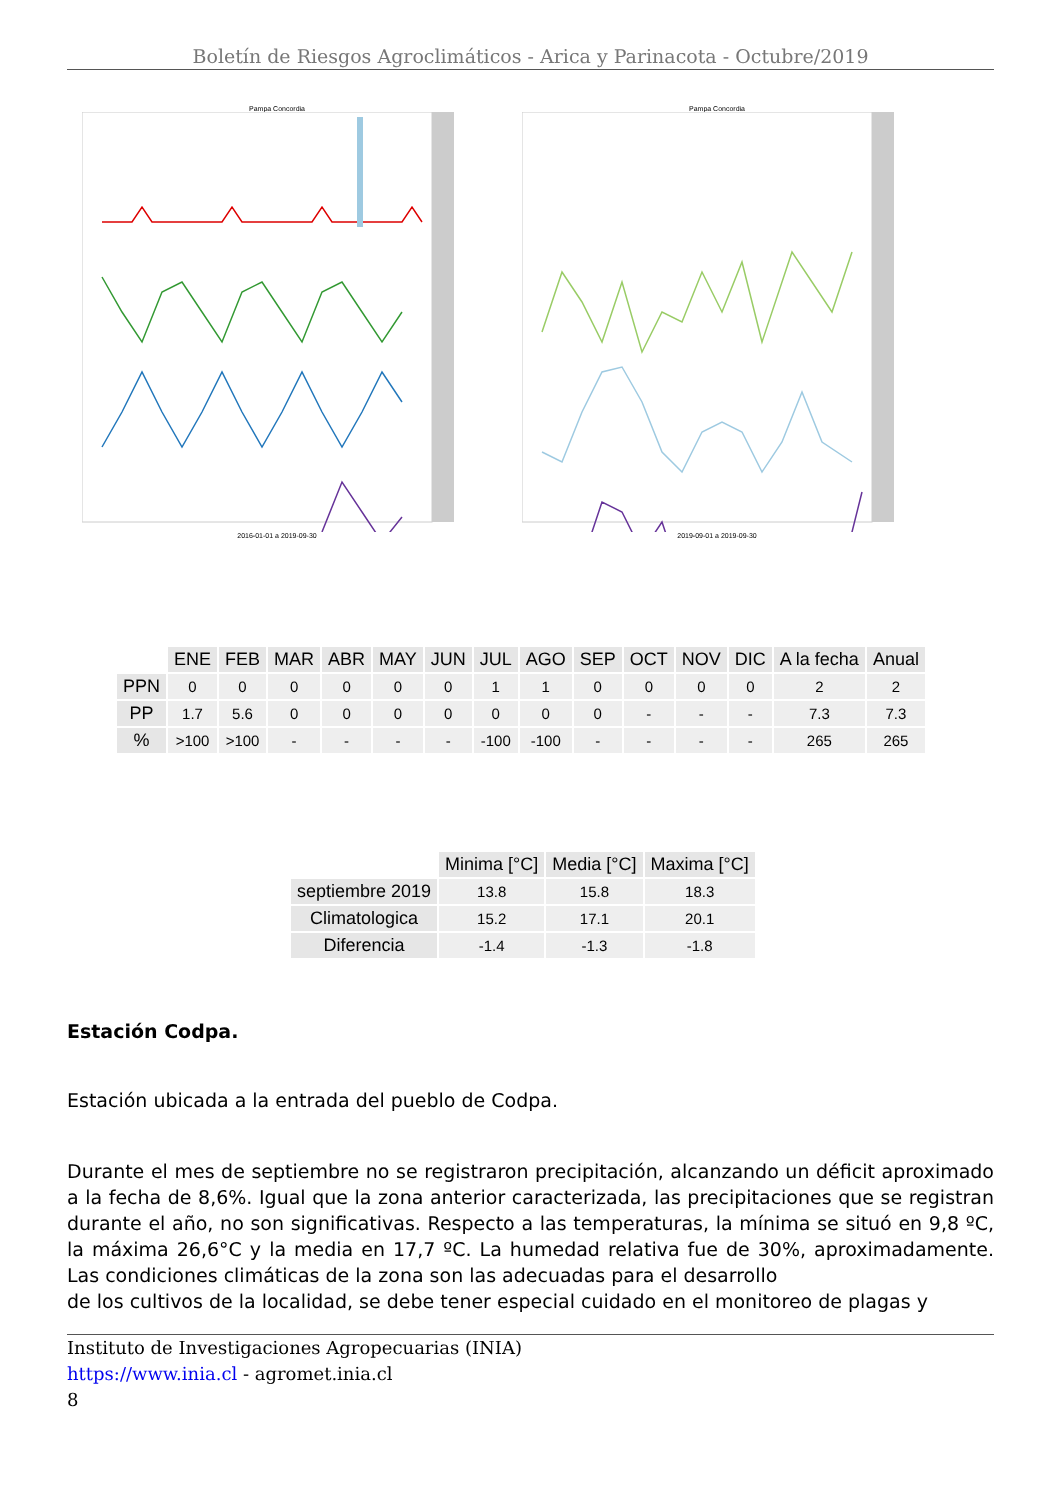Boletín de Riesgos Agroclimáticos - Arica y Parinacota - Octubre/2019
Pampa Concordia
2016-01-01 a 2019-09-30
Pampa Concordia
2019-09-01 a 2019-09-30
| | ENE | FEB | MAR | ABR | MAY | JUN | JUL | AGO | SEP | OCT | NOV | DIC | A la fecha | Anual |
| --- | --- | --- | --- | --- | --- | --- | --- | --- | --- | --- | --- | --- | --- | --- |
| PPN | 0 | 0 | 0 | 0 | 0 | 0 | 1 | 1 | 0 | 0 | 0 | 0 | 2 | 2 |
| PP | 1.7 | 5.6 | 0 | 0 | 0 | 0 | 0 | 0 | 0 | - | - | - | 7.3 | 7.3 |
| % | >100 | >100 | - | - | - | - | -100 | -100 | - | - | - | - | 265 | 265 |
| | Minima [°C] | Media [°C] | Maxima [°C] |
| --- | --- | --- | --- |
| septiembre 2019 | 13.8 | 15.8 | 18.3 |
| Climatologica | 15.2 | 17.1 | 20.1 |
| Diferencia | -1.4 | -1.3 | -1.8 |
Estación Codpa.
Estación ubicada a la entrada del pueblo de Codpa.
Durante el mes de septiembre no se registraron precipitación, alcanzando un déficit aproximado a la fecha de 8,6%. Igual que la zona anterior caracterizada, las precipitaciones que se registran durante el año, no son significativas. Respecto a las temperaturas, la mínima se situó en 9,8 ºC, la máxima 26,6°C y la media en 17,7 ºC. La humedad relativa fue de 30%, aproximadamente. Las condiciones climáticas de la zona son las adecuadas para el desarrollo
de los cultivos de la localidad, se debe tener especial cuidado en el monitoreo de plagas y
Instituto de Investigaciones Agropecuarias (INIA)
https://www.inia.cl - agromet.inia.cl
8